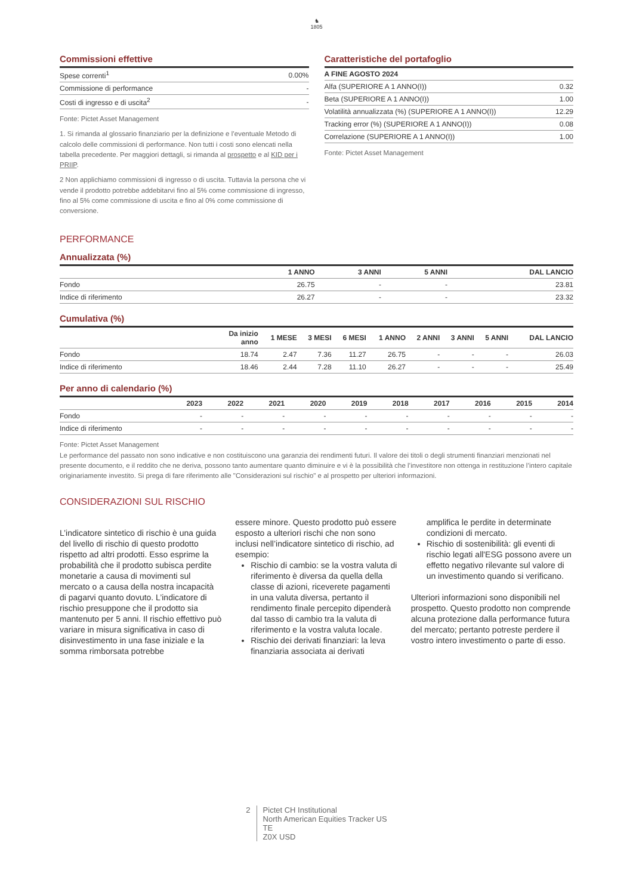♞
1805
Commissioni effettive
| Spese correnti<sup>1</sup> | 0.00% |
| Commissione di performance | - |
| Costi di ingresso e di uscita<sup>2</sup> | - |
Fonte: Pictet Asset Management
1. Si rimanda al glossario finanziario per la definizione e l’eventuale Metodo di calcolo delle commissioni di performance. Non tutti i costi sono elencati nella tabella precedente. Per maggiori dettagli, si rimanda al prospetto e al KID per i PRIIP.
2 Non applichiamo commissioni di ingresso o di uscita. Tuttavia la persona che vi vende il prodotto potrebbe addebitarvi fino al 5% come commissione di ingresso, fino al 5% come commissione di uscita e fino al 0% come commissione di conversione.
Caratteristiche del portafoglio
| A FINE AGOSTO 2024 | |
| --- | --- |
| Alfa (SUPERIORE A 1 ANNO(I)) | 0.32 |
| Beta (SUPERIORE A 1 ANNO(I)) | 1.00 |
| Volatilità annualizzata (%) (SUPERIORE A 1 ANNO(I)) | 12.29 |
| Tracking error (%) (SUPERIORE A 1 ANNO(I)) | 0.08 |
| Correlazione (SUPERIORE A 1 ANNO(I)) | 1.00 |
Fonte: Pictet Asset Management
PERFORMANCE
Annualizzata (%)
| | 1 ANNO | 3 ANNI | 5 ANNI | DAL LANCIO |
| --- | --- | --- | --- | --- |
| Fondo | 26.75 | - | - | 23.81 |
| Indice di riferimento | 26.27 | - | - | 23.32 |
Cumulativa (%)
| | Da inizio anno | 1 MESE | 3 MESI | 6 MESI | 1 ANNO | 2 ANNI | 3 ANNI | 5 ANNI | DAL LANCIO |
| --- | --- | --- | --- | --- | --- | --- | --- | --- | --- |
| Fondo | 18.74 | 2.47 | 7.36 | 11.27 | 26.75 | - | - | - | 26.03 |
| Indice di riferimento | 18.46 | 2.44 | 7.28 | 11.10 | 26.27 | - | - | - | 25.49 |
Per anno di calendario (%)
| | 2023 | 2022 | 2021 | 2020 | 2019 | 2018 | 2017 | 2016 | 2015 | 2014 |
| --- | --- | --- | --- | --- | --- | --- | --- | --- | --- | --- |
| Fondo | - | - | - | - | - | - | - | - | - | - |
| Indice di riferimento | - | - | - | - | - | - | - | - | - | - |
Fonte: Pictet Asset Management
Le performance del passato non sono indicative e non costituiscono una garanzia dei rendimenti futuri. Il valore dei titoli o degli strumenti finanziari menzionati nel presente documento, e il reddito che ne deriva, possono tanto aumentare quanto diminuire e vi è la possibilità che l’investitore non ottenga in restituzione l’intero capitale originariamente investito. Si prega di fare riferimento alle "Considerazioni sul rischio" e al prospetto per ulteriori informazioni.
CONSIDERAZIONI SUL RISCHIO
L’indicatore sintetico di rischio è una guida del livello di rischio di questo prodotto rispetto ad altri prodotti. Esso esprime la probabilità che il prodotto subisca perdite monetarie a causa di movimenti sul mercato o a causa della nostra incapacità di pagarvi quanto dovuto. L’indicatore di rischio presuppone che il prodotto sia mantenuto per 5 anni. Il rischio effettivo può variare in misura significativa in caso di disinvestimento in una fase iniziale e la somma rimborsata potrebbe
essere minore. Questo prodotto può essere esposto a ulteriori rischi che non sono inclusi nell’indicatore sintetico di rischio, ad esempio:
Rischio di cambio: se la vostra valuta di riferimento è diversa da quella della classe di azioni, riceverete pagamenti in una valuta diversa, pertanto il rendimento finale percepito dipenderà dal tasso di cambio tra la valuta di riferimento e la vostra valuta locale.
Rischio dei derivati finanziari: la leva finanziaria associata ai derivati
amplifica le perdite in determinate condizioni di mercato.
Rischio di sostenibilità: gli eventi di rischio legati all'ESG possono avere un effetto negativo rilevante sul valore di un investimento quando si verificano.
Ulteriori informazioni sono disponibili nel prospetto. Questo prodotto non comprende alcuna protezione dalla performance futura del mercato; pertanto potreste perdere il vostro intero investimento o parte di esso.
2 Pictet CH Institutional
North American Equities Tracker US
TE
Z0X USD